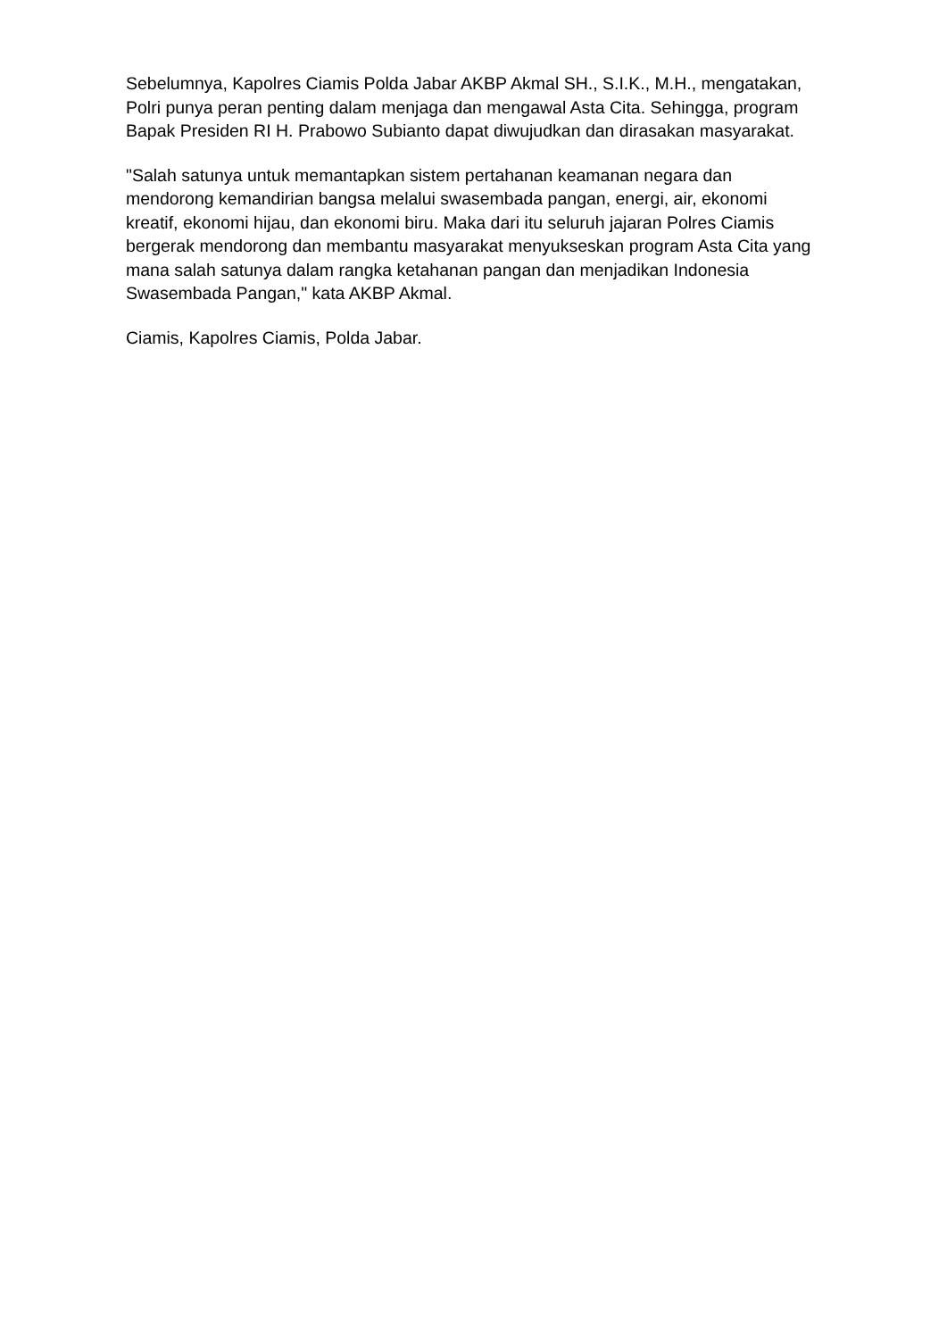Sebelumnya, Kapolres Ciamis Polda Jabar AKBP Akmal SH., S.I.K., M.H., mengatakan, Polri punya peran penting dalam menjaga dan mengawal Asta Cita. Sehingga, program Bapak Presiden RI H. Prabowo Subianto dapat diwujudkan dan dirasakan masyarakat.
"Salah satunya untuk memantapkan sistem pertahanan keamanan negara dan mendorong kemandirian bangsa melalui swasembada pangan, energi, air, ekonomi kreatif, ekonomi hijau, dan ekonomi biru. Maka dari itu seluruh jajaran Polres Ciamis bergerak mendorong dan membantu masyarakat menyukseskan program Asta Cita yang mana salah satunya dalam rangka ketahanan pangan dan menjadikan Indonesia Swasembada Pangan," kata AKBP Akmal.
Ciamis, Kapolres Ciamis, Polda Jabar.